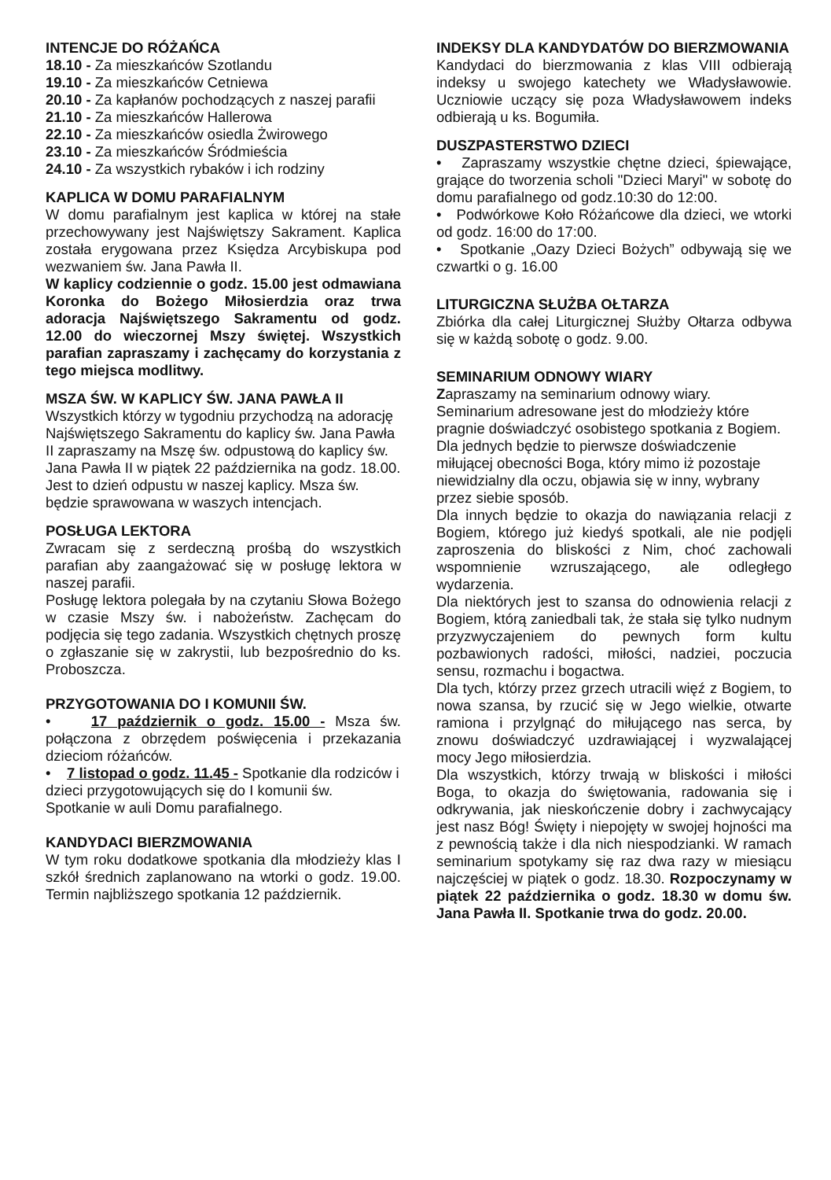INTENCJE DO RÓŻAŃCA
18.10 - Za mieszkańców Szotlandu
19.10 - Za mieszkańców Cetniewa
20.10 - Za kapłanów pochodzących z naszej parafii
21.10 - Za mieszkańców Hallerowa
22.10 - Za mieszkańców osiedla Żwirowego
23.10 - Za mieszkańców Śródmieścia
24.10 - Za wszystkich rybaków i ich rodziny
KAPLICA W DOMU PARAFIALNYM
W domu parafialnym jest kaplica w której na stałe przechowywany jest Najświętszy Sakrament. Kaplica została erygowana przez Księdza Arcybiskupa pod wezwaniem św. Jana Pawła II.
W kaplicy codziennie o godz. 15.00 jest odmawiana Koronka do Bożego Miłosierdzia oraz trwa adoracja Najświętszego Sakramentu od godz. 12.00 do wieczornej Mszy świętej. Wszystkich parafian zapraszamy i zachęcamy do korzystania z tego miejsca modlitwy.
MSZA ŚW. W KAPLICY ŚW. JANA PAWŁA II
Wszystkich którzy w tygodniu przychodzą na adorację Najświętszego Sakramentu do kaplicy św. Jana Pawła II zapraszamy na Mszę św. odpustową do kaplicy św. Jana Pawła II w piątek 22 października na godz. 18.00. Jest to dzień odpustu w naszej kaplicy. Msza św. będzie sprawowana w waszych intencjach.
POSŁUGA LEKTORA
Zwracam się z serdeczną prośbą do wszystkich parafian aby zaangażować się w posługę lektora w naszej parafii.
Posługę lektora polegała by na czytaniu Słowa Bożego w czasie Mszy św. i nabożeństw. Zachęcam do podjęcia się tego zadania. Wszystkich chętnych proszę o zgłaszanie się w zakrystii, lub bezpośrednio do ks. Proboszcza.
PRZYGOTOWANIA DO I KOMUNII ŚW.
• 17 październik o godz. 15.00 - Msza św. połączona z obrzędem poświęcenia i przekazania dzieciom różańców.
• 7 listopad o godz. 11.45 - Spotkanie dla rodziców i dzieci przygotowujących się do I komunii św. Spotkanie w auli Domu parafialnego.
KANDYDACI BIERZMOWANIA
W tym roku dodatkowe spotkania dla młodzieży klas I szkół średnich zaplanowano na wtorki o godz. 19.00. Termin najbliższego spotkania 12 październik.
INDEKSY DLA KANDYDATÓW DO BIERZMOWANIA
Kandydaci do bierzmowania z klas VIII odbierają indeksy u swojego katechety we Władysławowie. Uczniowie uczący się poza Władysławowem indeks odbierają u ks. Bogumiła.
DUSZPASTERSTWO DZIECI
• Zapraszamy wszystkie chętne dzieci, śpiewające, grające do tworzenia scholi "Dzieci Maryi" w sobotę do domu parafialnego od godz.10:30 do 12:00.
• Podwórkowe Koło Różańcowe dla dzieci, we wtorki od godz. 16:00 do 17:00.
• Spotkanie „Oazy Dzieci Bożych” odbywają się we czwartki o g. 16.00
LITURGICZNA SŁUŻBA OŁTARZA
Zbiórka dla całej Liturgicznej Służby Ołtarza odbywa się w każdą sobotę o godz. 9.00.
SEMINARIUM ODNOWY WIARY
Zapraszamy na seminarium odnowy wiary. Seminarium adresowane jest do młodzieży które pragnie doświadczyć osobistego spotkania z Bogiem. Dla jednych będzie to pierwsze doświadczenie miłującej obecności Boga, który mimo iż pozostaje niewidzialny dla oczu, objawia się w inny, wybrany przez siebie sposób.
Dla innych będzie to okazja do nawiązania relacji z Bogiem, którego już kiedyś spotkali, ale nie podjęli zaproszenia do bliskości z Nim, choć zachowali wspomnienie wzruszającego, ale odległego wydarzenia.
Dla niektórych jest to szansa do odnowienia relacji z Bogiem, którą zaniedbali tak, że stała się tylko nudnym przyzwyczajeniem do pewnych form kultu pozbawionych radości, miłości, nadziei, poczucia sensu, rozmachu i bogactwa.
Dla tych, którzy przez grzech utracili więź z Bogiem, to nowa szansa, by rzucić się w Jego wielkie, otwarte ramiona i przylgnąć do miłującego nas serca, by znowu doświadczyć uzdrawiającej i wyzwalającej mocy Jego miłosierdzia.
Dla wszystkich, którzy trwają w bliskości i miłości Boga, to okazja do świętowania, radowania się i odkrywania, jak nieskończenie dobry i zachwycający jest nasz Bóg! Święty i niepojęty w swojej hojności ma z pewnością także i dla nich niespodzianki. W ramach seminarium spotykamy się raz dwa razy w miesiącu najczęściej w piątek o godz. 18.30. Rozpoczynamy w piątek 22 października o godz. 18.30 w domu św. Jana Pawła II. Spotkanie trwa do godz. 20.00.